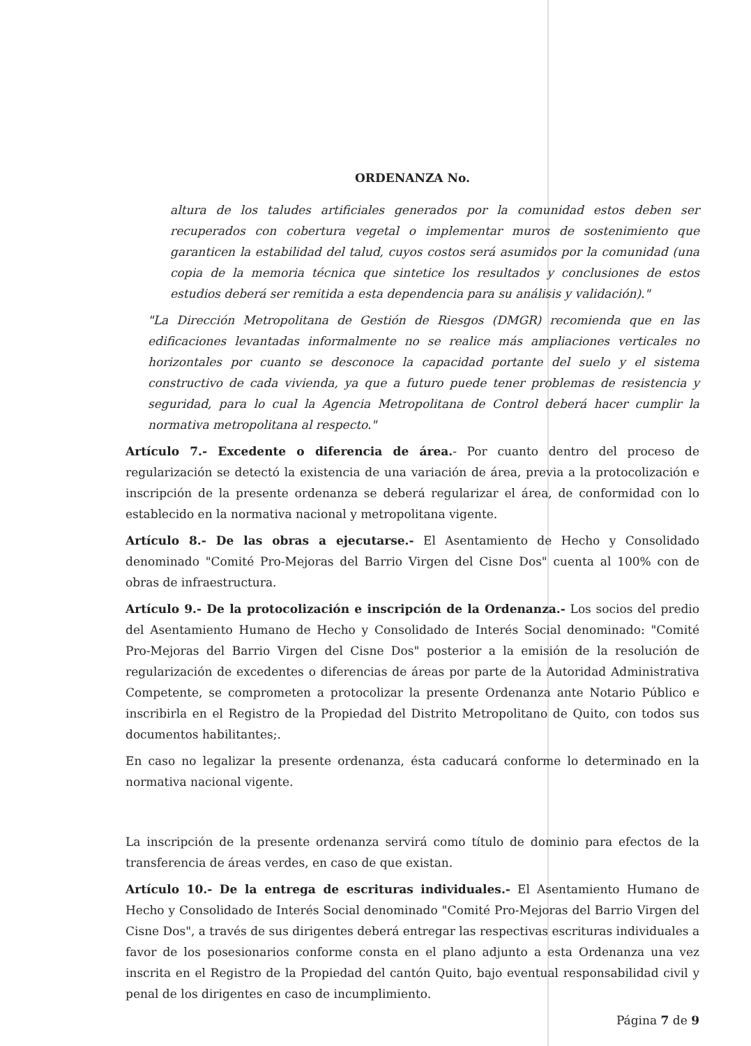ORDENANZA No.
altura de los taludes artificiales generados por la comunidad estos deben ser recuperados con cobertura vegetal o implementar muros de sostenimiento que garanticen la estabilidad del talud, cuyos costos será asumidos por la comunidad (una copia de la memoria técnica que sintetice los resultados y conclusiones de estos estudios deberá ser remitida a esta dependencia para su análisis y validación)."
"La Dirección Metropolitana de Gestión de Riesgos (DMGR) recomienda que en las edificaciones levantadas informalmente no se realice más ampliaciones verticales no horizontales por cuanto se desconoce la capacidad portante del suelo y el sistema constructivo de cada vivienda, ya que a futuro puede tener problemas de resistencia y seguridad, para lo cual la Agencia Metropolitana de Control deberá hacer cumplir la normativa metropolitana al respecto."
Artículo 7.- Excedente o diferencia de área.- Por cuanto dentro del proceso de regularización se detectó la existencia de una variación de área, previa a la protocolización e inscripción de la presente ordenanza se deberá regularizar el área, de conformidad con lo establecido en la normativa nacional y metropolitana vigente.
Artículo 8.- De las obras a ejecutarse.- El Asentamiento de Hecho y Consolidado denominado "Comité Pro-Mejoras del Barrio Virgen del Cisne Dos" cuenta al 100% con de obras de infraestructura.
Artículo 9.- De la protocolización e inscripción de la Ordenanza.- Los socios del predio del Asentamiento Humano de Hecho y Consolidado de Interés Social denominado: "Comité Pro-Mejoras del Barrio Virgen del Cisne Dos" posterior a la emisión de la resolución de regularización de excedentes o diferencias de áreas por parte de la Autoridad Administrativa Competente, se comprometen a protocolizar la presente Ordenanza ante Notario Público e inscribirla en el Registro de la Propiedad del Distrito Metropolitano de Quito, con todos sus documentos habilitantes;.
En caso no legalizar la presente ordenanza, ésta caducará conforme lo determinado en la normativa nacional vigente.
La inscripción de la presente ordenanza servirá como título de dominio para efectos de la transferencia de áreas verdes, en caso de que existan.
Artículo 10.- De la entrega de escrituras individuales.- El Asentamiento Humano de Hecho y Consolidado de Interés Social denominado "Comité Pro-Mejoras del Barrio Virgen del Cisne Dos", a través de sus dirigentes deberá entregar las respectivas escrituras individuales a favor de los posesionarios conforme consta en el plano adjunto a esta Ordenanza una vez inscrita en el Registro de la Propiedad del cantón Quito, bajo eventual responsabilidad civil y penal de los dirigentes en caso de incumplimiento.
Página 7 de 9